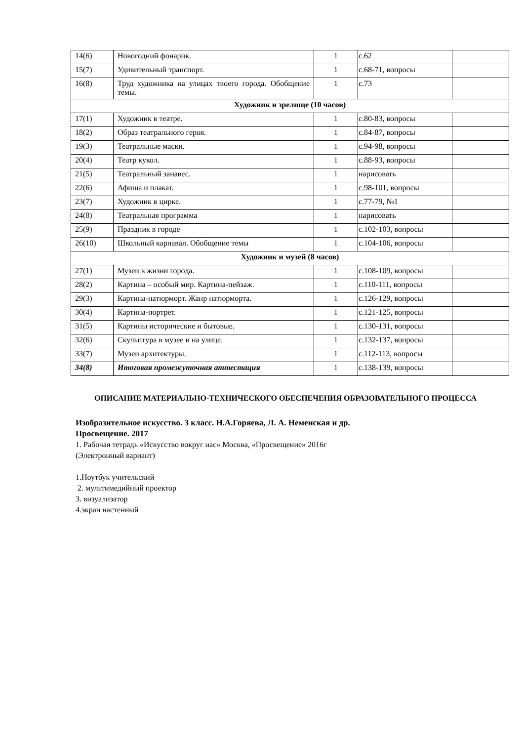| 14(6) | Новогодний фонарик. | 1 | с.62 | |
| 15(7) | Удивительный транспорт. | 1 | с.68-71, вопросы | |
| 16(8) | Труд художника на улицах твоего города. Обобщение темы. | 1 | с.73 | |
| Художник и зрелище (10 часов) | | | | |
| 17(1) | Художник в театре. | 1 | с.80-83, вопросы | |
| 18(2) | Образ театрального героя. | 1 | с.84-87, вопросы | |
| 19(3) | Театральные маски. | 1 | с.94-98, вопросы | |
| 20(4) | Театр кукол. | 1 | с.88-93, вопросы | |
| 21(5) | Театральный занавес. | 1 | нарисовать | |
| 22(6) | Афиша и плакат. | 1 | с.98-101, вопросы | |
| 23(7) | Художник в цирке. | 1 | с.77-79, №1 | |
| 24(8) | Театральная программа | 1 | нарисовать | |
| 25(9) | Праздник в городе | 1 | с.102-103, вопросы | |
| 26(10) | Школьный карнавал. Обобщение темы | 1 | с.104-106, вопросы | |
| Художник и музей (8 часов) | | | | |
| 27(1) | Музеи в жизни города. | 1 | с.108-109, вопросы | |
| 28(2) | Картина – особый мир. Картина-пейзаж. | 1 | с.110-111, вопросы | |
| 29(3) | Картина-натюрморт. Жанр натюрморта. | 1 | с.126-129, вопросы | |
| 30(4) | Картина-портрет. | 1 | с.121-125, вопросы | |
| 31(5) | Картины исторические и бытовые. | 1 | с.130-131, вопросы | |
| 32(6) | Скульптура в музее и на улице. | 1 | с.132-137, вопросы | |
| 33(7) | Музеи архитектуры. | 1 | с.112-113, вопросы | |
| 34(8) | Итоговая промежуточная аттестация | 1 | с.138-139, вопросы | |
ОПИСАНИЕ МАТЕРИАЛЬНО-ТЕХНИЧЕСКОГО ОБЕСПЕЧЕНИЯ ОБРАЗОВАТЕЛЬНОГО ПРОЦЕССА
Изобразительное искусство. 3 класс. Н.А.Горяева, Л. А. Неменская и др.
Просвещение. 2017
1. Рабочая тетрадь «Искусство вокруг нас» Москва, «Просвещение» 2016г
(Электронный вариант)
1.Ноутбук учительский
2. мультимедийный проектор
3. визуализатор
4.экран настенный